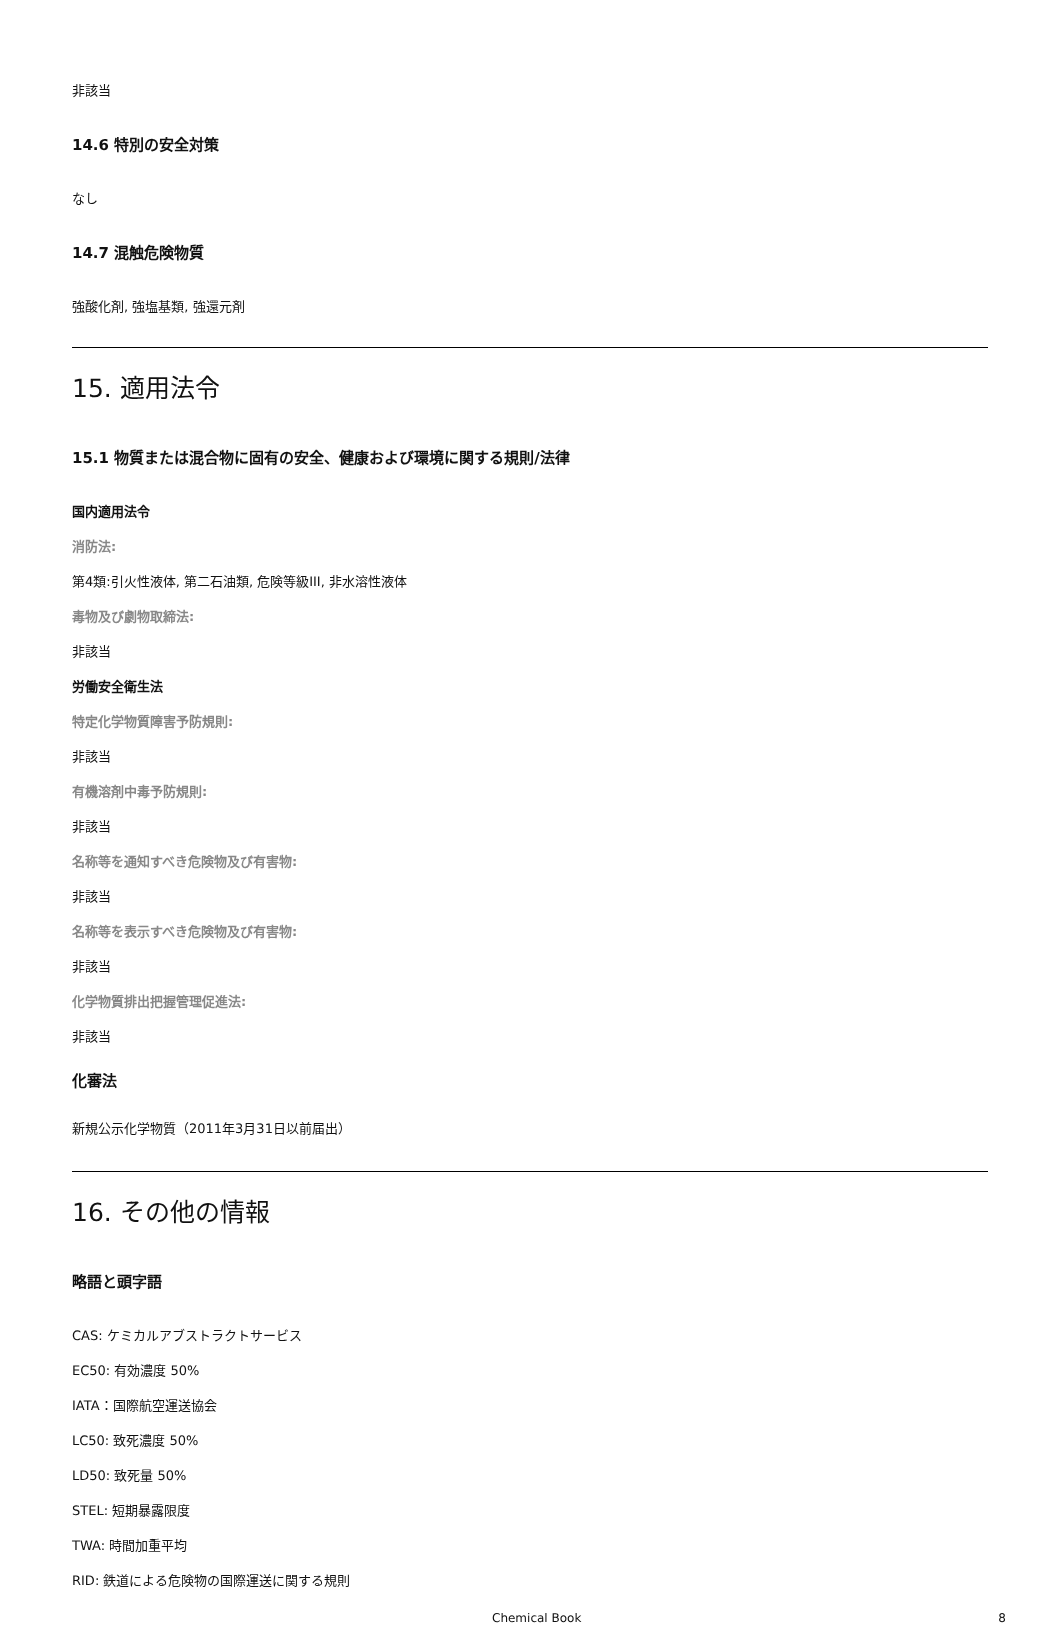非該当
14.6 特別の安全対策
なし
14.7 混触危険物質
強酸化剤, 強塩基類, 強還元剤
15. 適用法令
15.1 物質または混合物に固有の安全、健康および環境に関する規則/法律
国内適用法令
消防法:
第4類:引火性液体, 第二石油類, 危険等級III, 非水溶性液体
毒物及び劇物取締法:
非該当
労働安全衛生法
特定化学物質障害予防規則:
非該当
有機溶剤中毒予防規則:
非該当
名称等を通知すべき危険物及び有害物:
非該当
名称等を表示すべき危険物及び有害物:
非該当
化学物質排出把握管理促進法:
非該当
化審法
新規公示化学物質（2011年3月31日以前届出）
16. その他の情報
略語と頭字語
CAS: ケミカルアブストラクトサービス
EC50: 有効濃度 50%
IATA：国際航空運送協会
LC50: 致死濃度 50%
LD50: 致死量 50%
STEL: 短期暴露限度
TWA: 時間加重平均
RID: 鉄道による危険物の国際運送に関する規則
Chemical Book 8